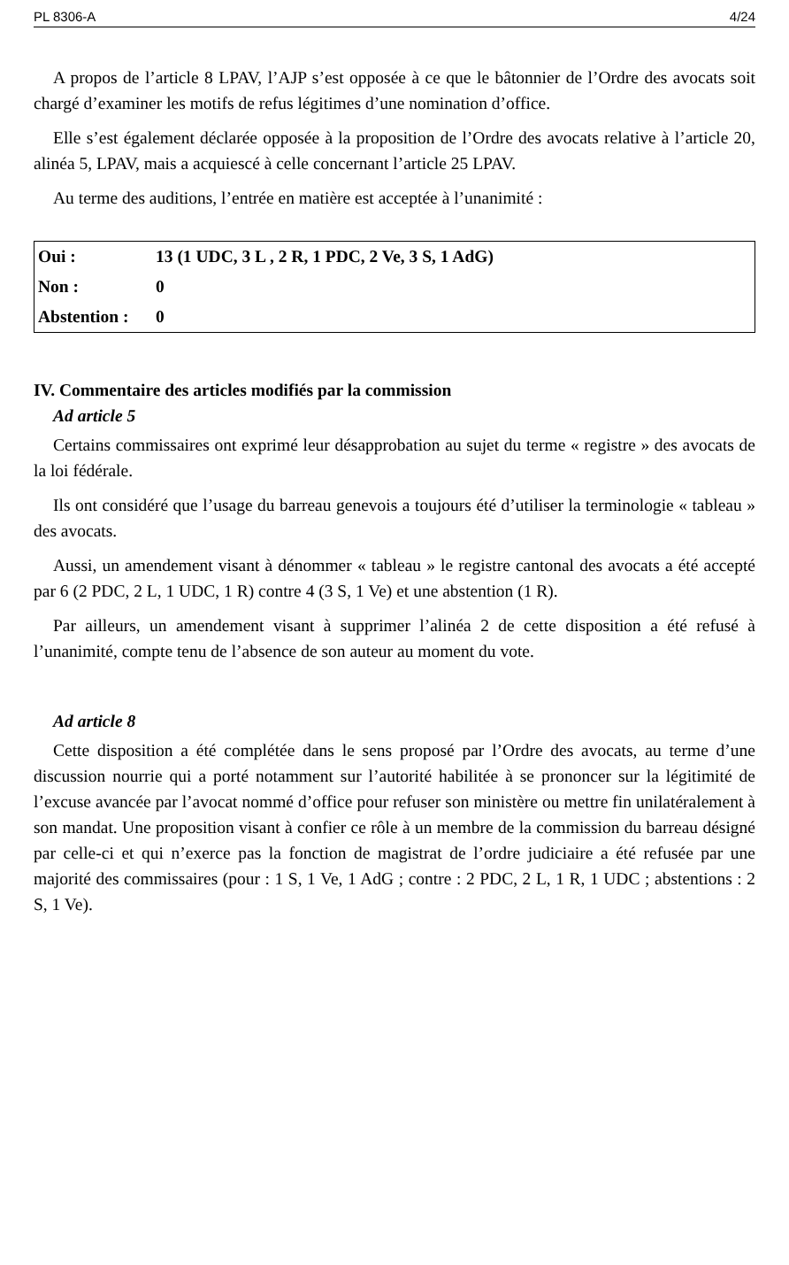PL 8306-A 4/24
A propos de l’article 8 LPAV, l’AJP s’est opposée à ce que le bâtonnier de l’Ordre des avocats soit chargé d’examiner les motifs de refus légitimes d’une nomination d’office.
Elle s’est également déclarée opposée à la proposition de l’Ordre des avocats relative à l’article 20, alinéa 5, LPAV, mais a acquiescé à celle concernant l’article 25 LPAV.
Au terme des auditions, l’entrée en matière est acceptée à l’unanimité :
| Oui : | 13 (1 UDC, 3 L , 2 R, 1 PDC, 2 Ve, 3 S, 1 AdG) |
| Non : | 0 |
| Abstention : | 0 |
IV. Commentaire des articles modifiés par la commission
Ad article 5
Certains commissaires ont exprimé leur désapprobation au sujet du terme « registre » des avocats de la loi fédérale.
Ils ont considéré que l’usage du barreau genevois a toujours été d’utiliser la terminologie « tableau » des avocats.
Aussi, un amendement visant à dénommer « tableau » le registre cantonal des avocats a été accepté par 6 (2 PDC, 2 L, 1 UDC, 1 R) contre 4 (3 S, 1 Ve) et une abstention (1 R).
Par ailleurs, un amendement visant à supprimer l’alinéa 2 de cette disposition a été refusé à l’unanimité, compte tenu de l’absence de son auteur au moment du vote.
Ad article 8
Cette disposition a été complétée dans le sens proposé par l’Ordre des avocats, au terme d’une discussion nourrie qui a porté notamment sur l’autorité habilitée à se prononcer sur la légitimité de l’excuse avancée par l’avocat nommé d’office pour refuser son ministère ou mettre fin unilatéralement à son mandat. Une proposition visant à confier ce rôle à un membre de la commission du barreau désigné par celle-ci et qui n’exerce pas la fonction de magistrat de l’ordre judiciaire a été refusée par une majorité des commissaires (pour : 1 S, 1 Ve, 1 AdG ; contre : 2 PDC, 2 L, 1 R, 1 UDC ; abstentions : 2 S, 1 Ve).